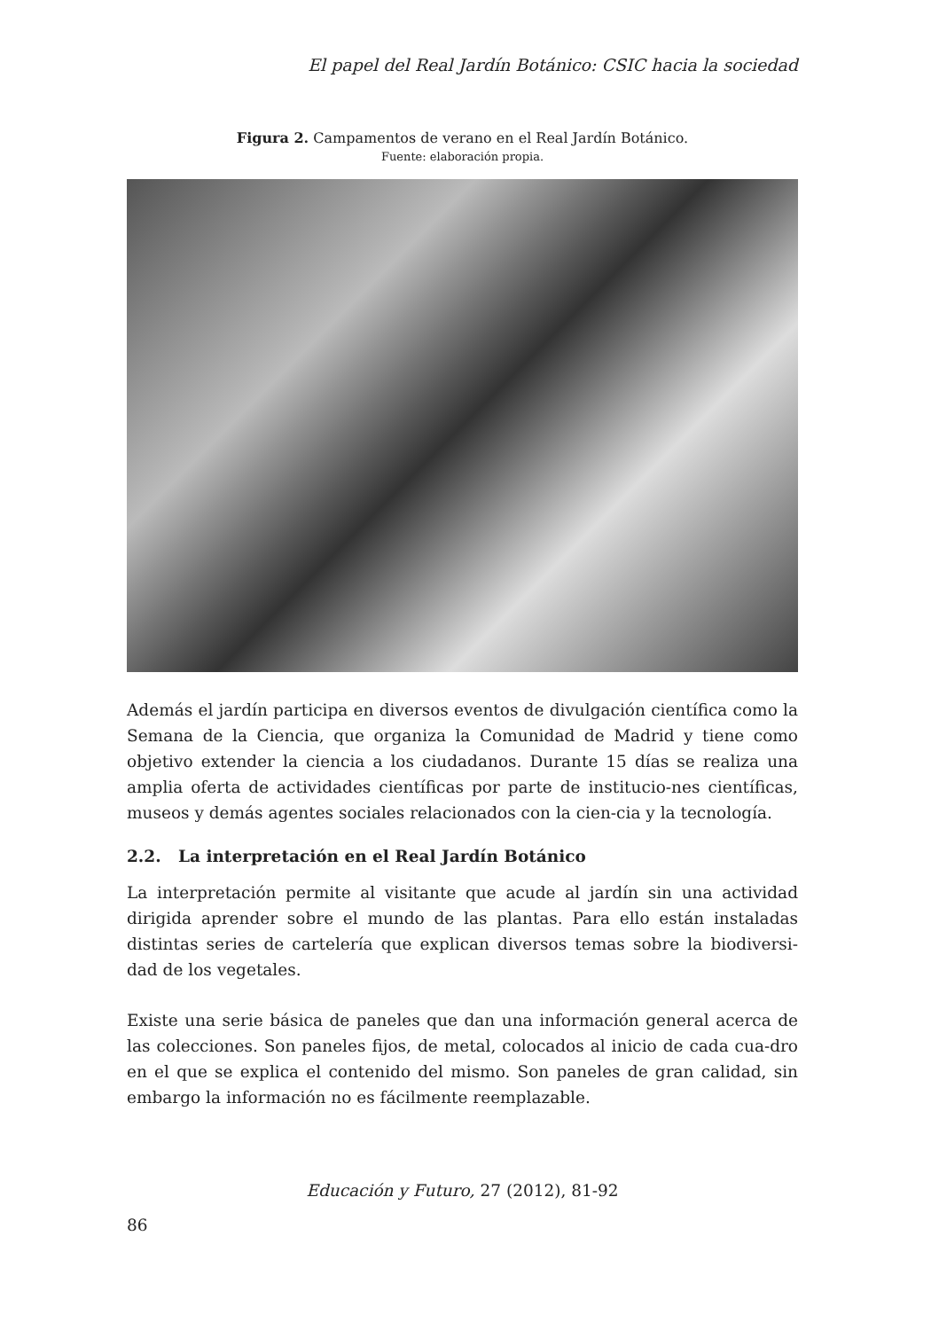El papel del Real Jardín Botánico: CSIC hacia la sociedad
Figura 2. Campamentos de verano en el Real Jardín Botánico.
Fuente: elaboración propia.
Además el jardín participa en diversos eventos de divulgación científica como la Semana de la Ciencia, que organiza la Comunidad de Madrid y tiene como objetivo extender la ciencia a los ciudadanos. Durante 15 días se realiza una amplia oferta de actividades científicas por parte de institucio-nes científicas, museos y demás agentes sociales relacionados con la cien-cia y la tecnología.
2.2. La interpretación en el Real Jardín Botánico
La interpretación permite al visitante que acude al jardín sin una actividad dirigida aprender sobre el mundo de las plantas. Para ello están instaladas distintas series de cartelería que explican diversos temas sobre la biodiversi-dad de los vegetales.
Existe una serie básica de paneles que dan una información general acerca de las colecciones. Son paneles fijos, de metal, colocados al inicio de cada cua-dro en el que se explica el contenido del mismo. Son paneles de gran calidad, sin embargo la información no es fácilmente reemplazable.
Educación y Futuro, 27 (2012), 81-92
86